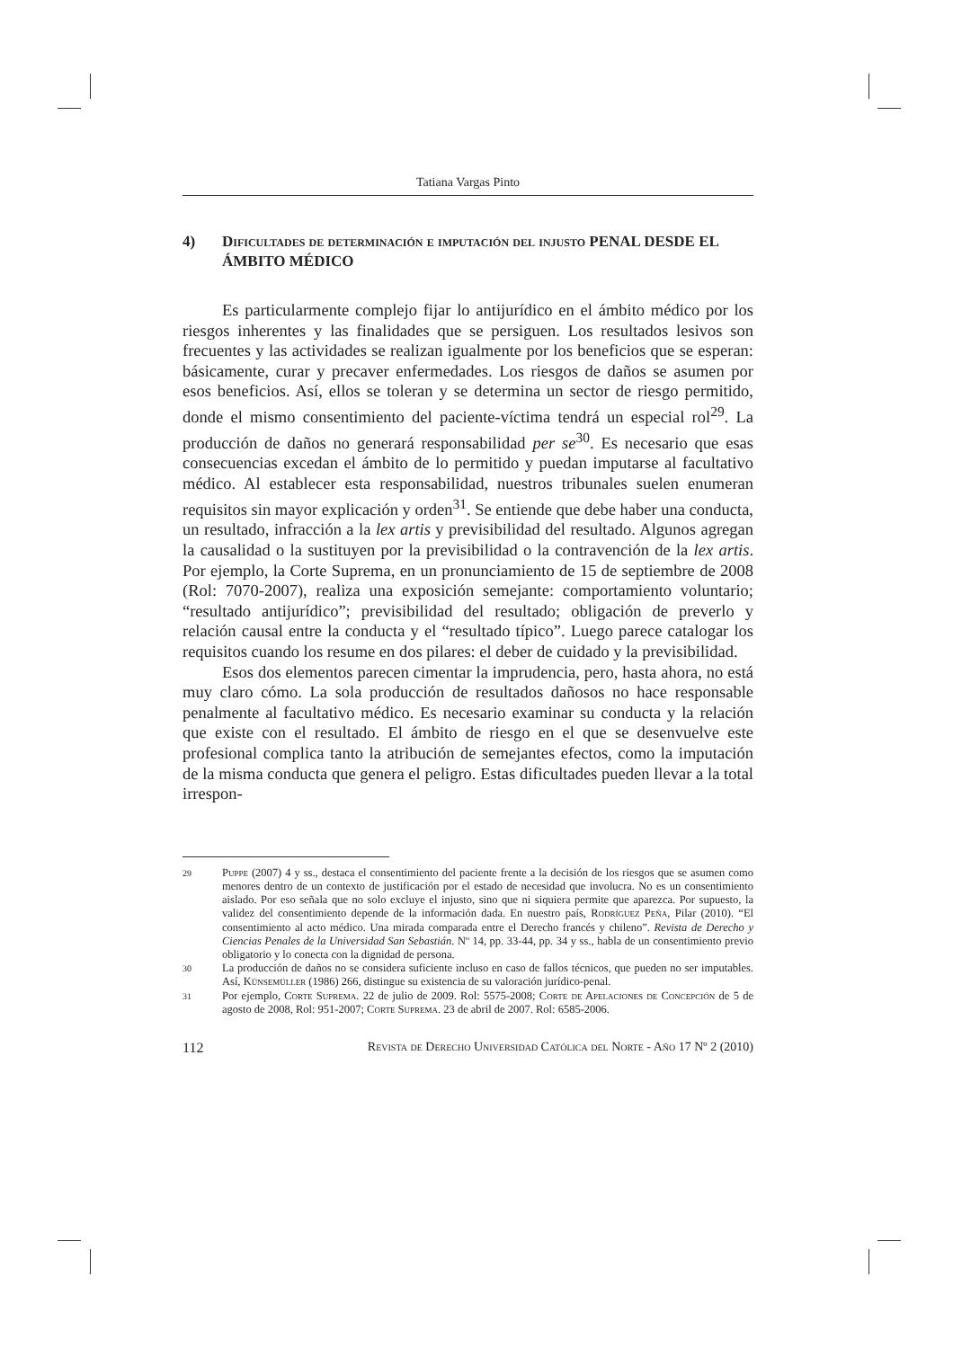Tatiana Vargas Pinto
4) Dificultades de determinación e imputación del injusto PENAL DESDE EL ÁMBITO MÉDICO
Es particularmente complejo fijar lo antijurídico en el ámbito médico por los riesgos inherentes y las finalidades que se persiguen. Los resultados lesivos son frecuentes y las actividades se realizan igualmente por los beneficios que se esperan: básicamente, curar y precaver enfermedades. Los riesgos de daños se asumen por esos beneficios. Así, ellos se toleran y se determina un sector de riesgo permitido, donde el mismo consentimiento del paciente-víctima tendrá un especial rol<sup>29</sup>. La producción de daños no generará responsabilidad per se<sup>30</sup>. Es necesario que esas consecuencias excedan el ámbito de lo permitido y puedan imputarse al facultativo médico. Al establecer esta responsabilidad, nuestros tribunales suelen enumeran requisitos sin mayor explicación y orden<sup>31</sup>. Se entiende que debe haber una conducta, un resultado, infracción a la lex artis y previsibilidad del resultado. Algunos agregan la causalidad o la sustituyen por la previsibilidad o la contravención de la lex artis. Por ejemplo, la Corte Suprema, en un pronunciamiento de 15 de septiembre de 2008 (Rol: 7070-2007), realiza una exposición semejante: comportamiento voluntario; “resultado antijurídico”; previsibilidad del resultado; obligación de preverlo y relación causal entre la conducta y el “resultado típico”. Luego parece catalogar los requisitos cuando los resume en dos pilares: el deber de cuidado y la previsibilidad.
Esos dos elementos parecen cimentar la imprudencia, pero, hasta ahora, no está muy claro cómo. La sola producción de resultados dañosos no hace responsable penalmente al facultativo médico. Es necesario examinar su conducta y la relación que existe con el resultado. El ámbito de riesgo en el que se desenvuelve este profesional complica tanto la atribución de semejantes efectos, como la imputación de la misma conducta que genera el peligro. Estas dificultades pueden llevar a la total irrespon-
29 Puppe (2007) 4 y ss., destaca el consentimiento del paciente frente a la decisión de los riesgos que se asumen como menores dentro de un contexto de justificación por el estado de necesidad que involucra. No es un consentimiento aislado. Por eso señala que no solo excluye el injusto, sino que ni siquiera permite que aparezca. Por supuesto, la validez del consentimiento depende de la información dada. En nuestro país, Rodríguez Peña, Pilar (2010). “El consentimiento al acto médico. Una mirada comparada entre el Derecho francés y chileno”. Revista de Derecho y Ciencias Penales de la Universidad San Sebastián. Nº 14, pp. 33-44, pp. 34 y ss., habla de un consentimiento previo obligatorio y lo conecta con la dignidad de persona.
30 La producción de daños no se considera suficiente incluso en caso de fallos técnicos, que pueden no ser imputables. Así, Künsemüller (1986) 266, distingue su existencia de su valoración jurídico-penal.
31 Por ejemplo, Corte Suprema. 22 de julio de 2009. Rol: 5575-2008; Corte de Apelaciones de Concepción de 5 de agosto de 2008, Rol: 951-2007; Corte Suprema. 23 de abril de 2007. Rol: 6585-2006.
112 Revista de Derecho Universidad Católica del Norte - Año 17 Nº 2 (2010)